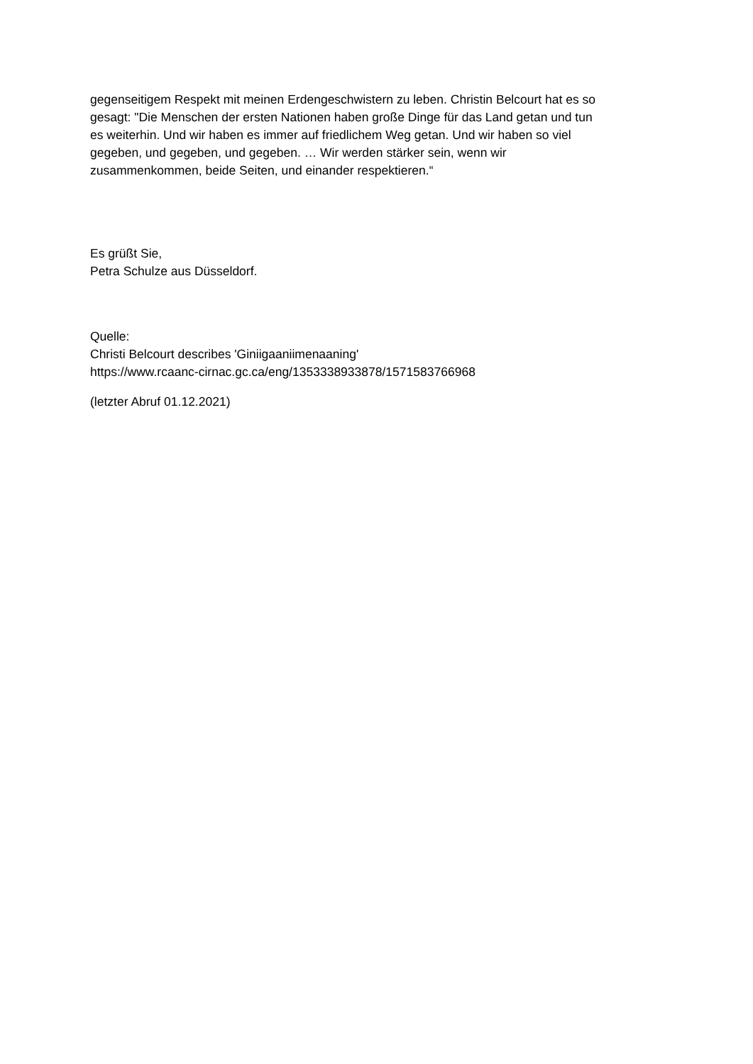gegenseitigem Respekt mit meinen Erdengeschwistern zu leben. Christin Belcourt hat es so
gesagt: "Die Menschen der ersten Nationen haben große Dinge für das Land getan und tun
es weiterhin. Und wir haben es immer auf friedlichem Weg getan. Und wir haben so viel
gegeben, und gegeben, und gegeben. … Wir werden stärker sein, wenn wir
zusammenkommen, beide Seiten, und einander respektieren.“
Es grüßt Sie,
Petra Schulze aus Düsseldorf.
Quelle:
Christi Belcourt describes 'Giniigaaniimenaaning'
https://www.rcaanc-cirnac.gc.ca/eng/1353338933878/1571583766968
(letzter Abruf 01.12.2021)